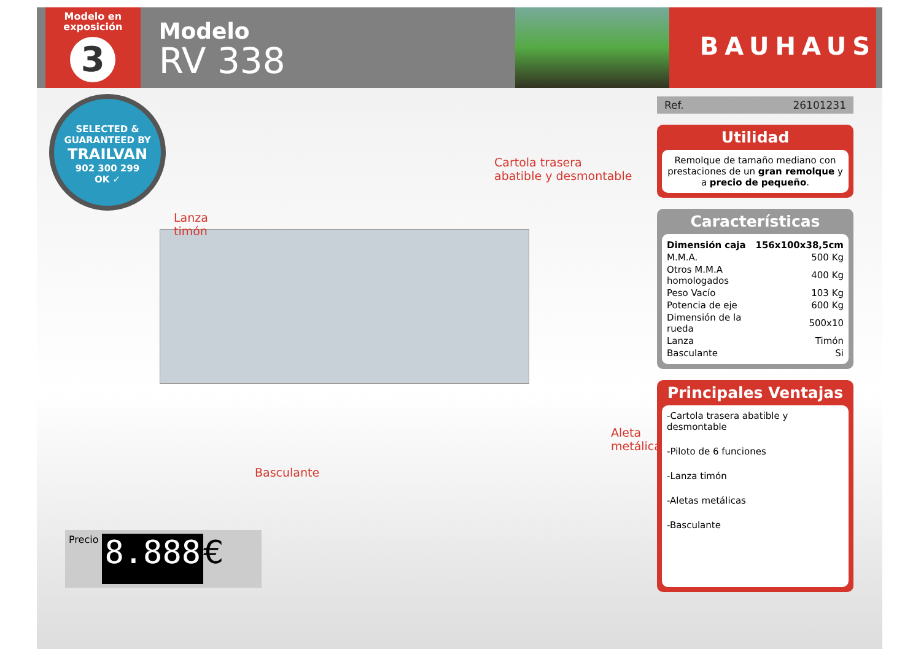Modelo en exposición
3
Modelo
RV 338
BAUHAUS
SELECTED & GUARANTEED BY
TRAILVAN
902 300 299
OK ✓
Cartola trasera
abatible y desmontable
Lanza
timón
Aleta
metálica
Basculante
Precio 8.888 €
Ref. 26101231
Utilidad
Remolque de tamaño mediano con prestaciones de un gran remolque y a precio de pequeño.
Características
| Dimensión caja | 156x100x38,5cm |
| M.M.A. | 500 Kg |
| Otros M.M.A homologados | 400 Kg |
| Peso Vacío | 103 Kg |
| Potencia de eje | 600 Kg |
| Dimensión de la rueda | 500x10 |
| Lanza | Timón |
| Basculante | Si |
Principales Ventajas
-Cartola trasera abatible y desmontable
-Piloto de 6 funciones
-Lanza timón
-Aletas metálicas
-Basculante